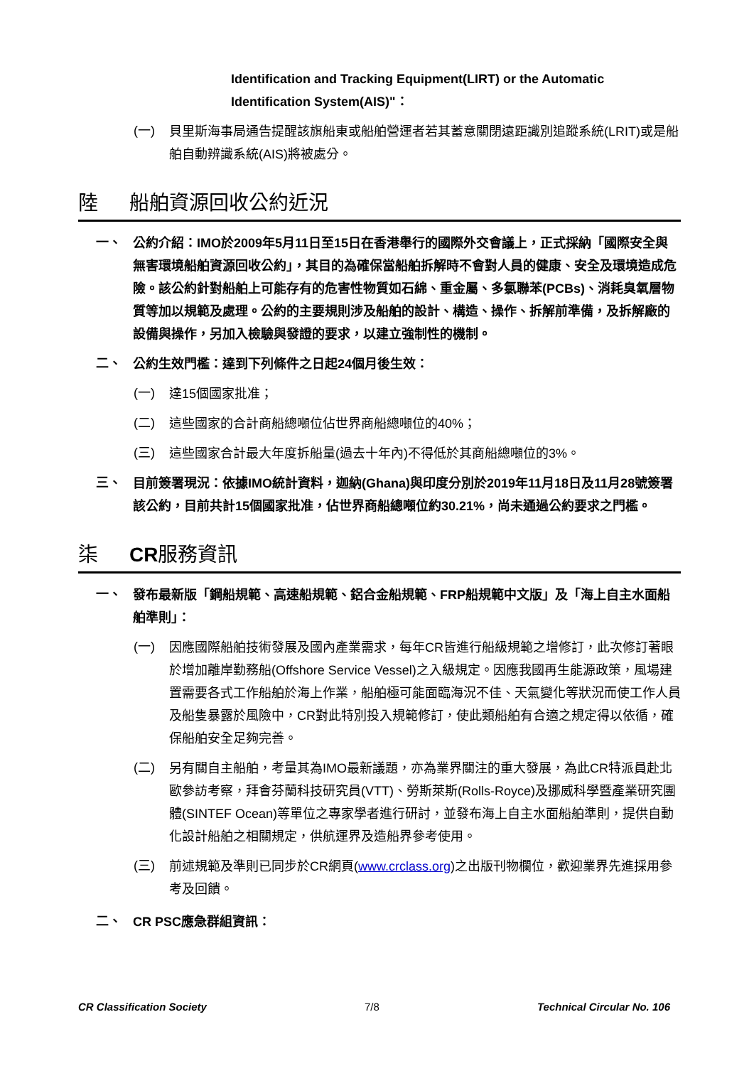Identification and Tracking Equipment(LIRT) or the Automatic Identification System(AIS)"：
(一)
貝里斯海事局通告提醒該旗船東或船舶營運者若其蓄意關閉遠距識別追蹤系統(LRIT)或是船舶自動辨識系統(AIS)將被處分。
陸 船舶資源回收公約近況
一、
公約介紹：IMO於2009年5月11日至15日在香港舉行的國際外交會議上，正式採納「國際安全與無害環境船舶資源回收公約」，其目的為確保當船舶拆解時不會對人員的健康、安全及環境造成危險。該公約針對船舶上可能存有的危害性物質如石綿、重金屬、多氯聯苯(PCBs)、消耗臭氧層物質等加以規範及處理。公約的主要規則涉及船舶的設計、構造、操作、拆解前準備，及拆解廠的設備與操作，另加入檢驗與發證的要求，以建立強制性的機制。
二、
公約生效門檻：達到下列條件之日起24個月後生效：
(一)
達15個國家批准；
(二)
這些國家的合計商船總噸位佔世界商船總噸位的40%；
(三)
這些國家合計最大年度拆船量(過去十年內)不得低於其商船總噸位的3%。
三、
目前簽署現況：依據IMO統計資料，迦納(Ghana)與印度分別於2019年11月18日及11月28號簽署該公約，目前共計15個國家批准，佔世界商船總噸位約30.21%，尚未通過公約要求之門檻。
柒 CR服務資訊
一、
發布最新版「鋼船規範、高速船規範、鋁合金船規範、FRP船規範中文版」及「海上自主水面船舶準則」：
(一)
因應國際船舶技術發展及國內產業需求，每年CR皆進行船級規範之增修訂，此次修訂著眼於增加離岸勤務船(Offshore Service Vessel)之入級規定。因應我國再生能源政策，風場建置需要各式工作船舶於海上作業，船舶極可能面臨海況不佳、天氣變化等狀況而使工作人員及船隻暴露於風險中，CR對此特別投入規範修訂，使此類船舶有合適之規定得以依循，確保船舶安全足夠完善。
(二)
另有關自主船舶，考量其為IMO最新議題，亦為業界關注的重大發展，為此CR特派員赴北歐參訪考察，拜會芬蘭科技研究員(VTT)、勞斯萊斯(Rolls-Royce)及挪威科學暨產業研究團體(SINTEF Ocean)等單位之專家學者進行研討，並發布海上自主水面船舶準則，提供自動化設計船舶之相關規定，供航運界及造船界參考使用。
(三)
前述規範及準則已同步於CR網頁(www.crclass.org)之出版刊物欄位，歡迎業界先進採用參考及回饋。
二、
CR PSC應急群組資訊：
CR Classification Society 7/8 Technical Circular No. 106